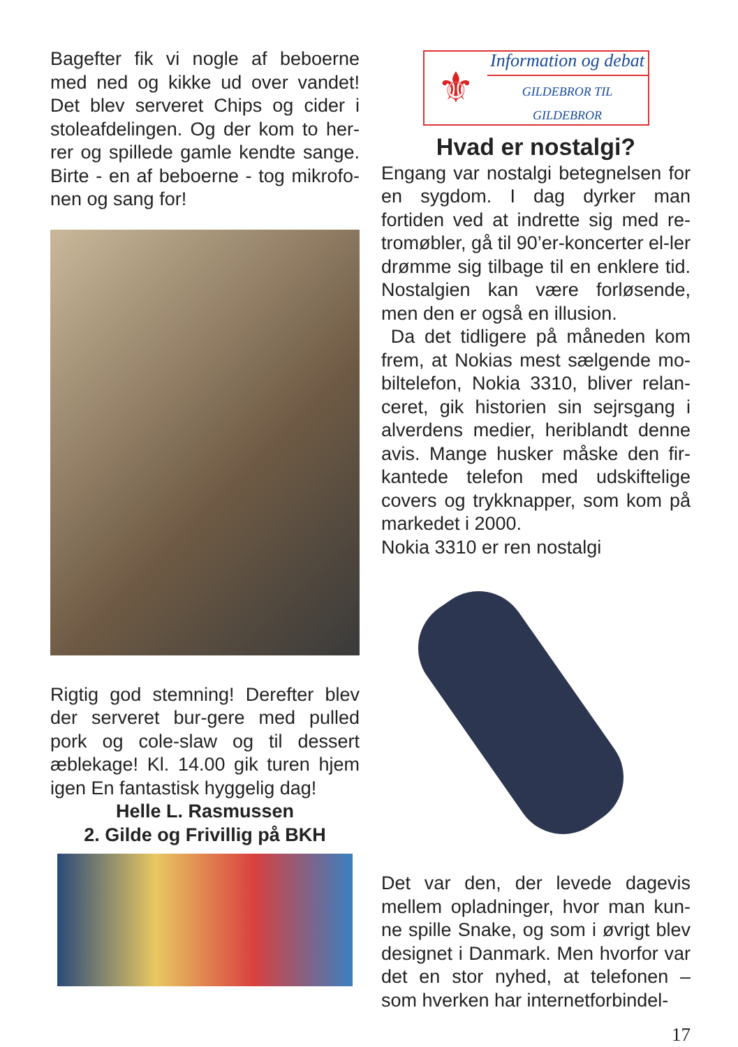Bagefter fik vi nogle af beboerne med ned og kikke ud over vandet! Det blev serveret Chips og cider i stoleafdelingen. Og der kom to her-rer og spillede gamle kendte sange. Birte - en af beboerne - tog mikrofo-nen og sang for!
Rigtig god stemning! Derefter blev der serveret bur-gere med pulled pork og cole-slaw og til dessert æblekage! Kl. 14.00 gik turen hjem igen En fantastisk hyggelig dag!
Helle L. Rasmussen
2. Gilde og Frivillig på BKH
⚜
Information og debat
GILDEBROR TIL GILDEBROR
Hvad er nostalgi?
Engang var nostalgi betegnelsen for en sygdom. I dag dyrker man fortiden ved at indrette sig med re-tromøbler, gå til 90’er-koncerter el-ler drømme sig tilbage til en enklere tid. Nostalgien kan være forløsende, men den er også en illusion.
Da det tidligere på måneden kom frem, at Nokias mest sælgende mo-biltelefon, Nokia 3310, bliver relan-ceret, gik historien sin sejrsgang i alverdens medier, heriblandt denne avis. Mange husker måske den fir-kantede telefon med udskiftelige covers og trykknapper, som kom på markedet i 2000.
Nokia 3310 er ren nostalgi
Det var den, der levede dagevis mellem opladninger, hvor man kun-ne spille Snake, og som i øvrigt blev designet i Danmark. Men hvorfor var det en stor nyhed, at telefonen – som hverken har internetforbindel-
17